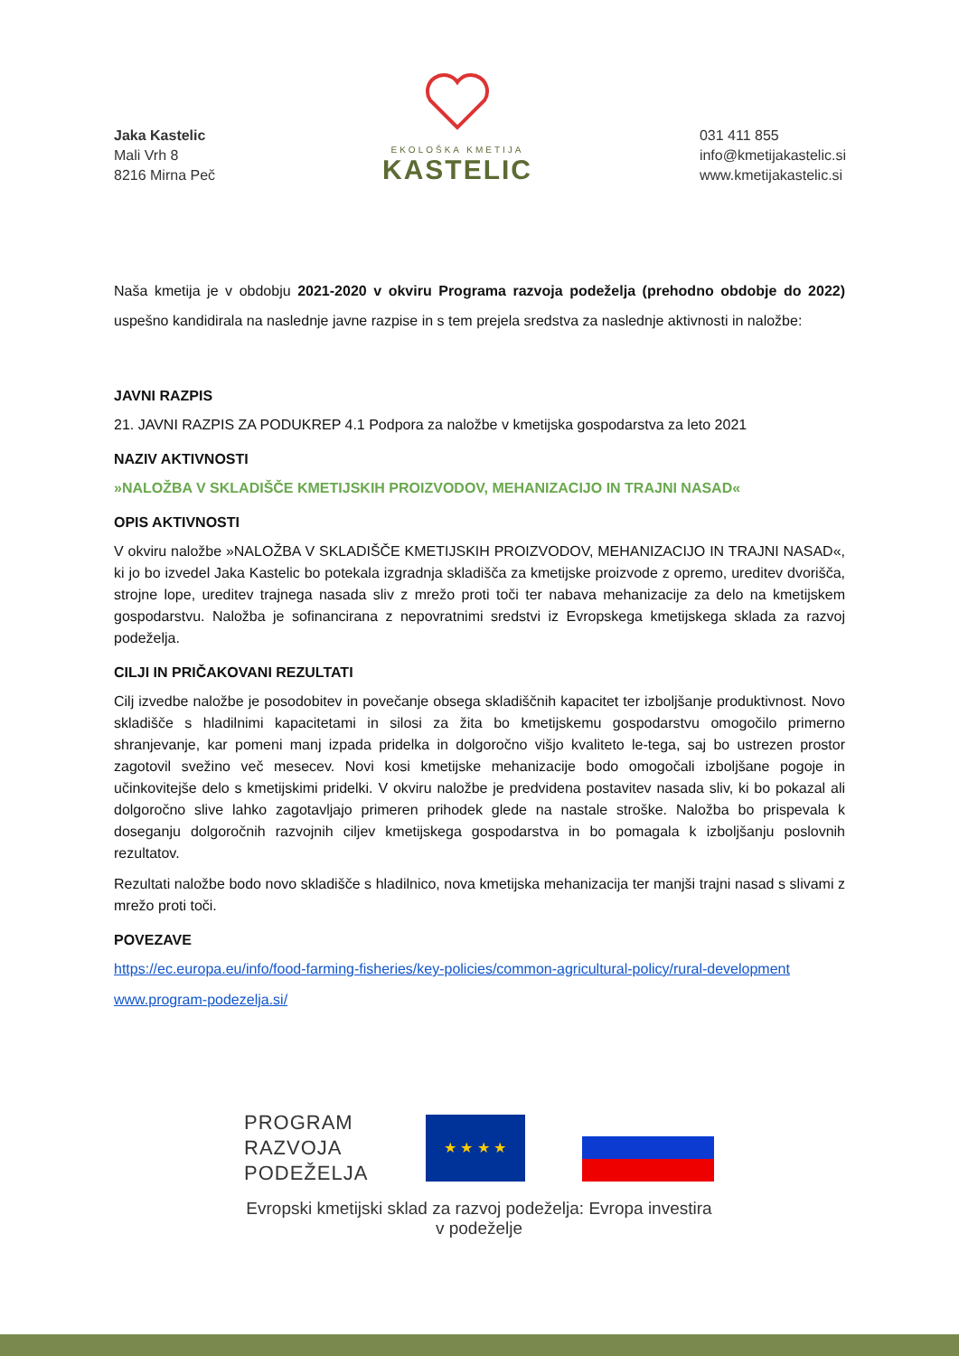Jaka Kastelic
Mali Vrh 8
8216 Mirna Peč
EKOLOŠKA KMETIJA
KASTELIC
031 411 855
info@kmetijakastelic.si
www.kmetijakastelic.si
Naša kmetija je v obdobju 2021-2020 v okviru Programa razvoja podeželja (prehodno obdobje do 2022) uspešno kandidirala na naslednje javne razpise in s tem prejela sredstva za naslednje aktivnosti in naložbe:
JAVNI RAZPIS
21. JAVNI RAZPIS ZA PODUKREP 4.1 Podpora za naložbe v kmetijska gospodarstva za leto 2021
NAZIV AKTIVNOSTI
»NALOŽBA V SKLADIŠČE KMETIJSKIH PROIZVODOV, MEHANIZACIJO IN TRAJNI NASAD«
OPIS AKTIVNOSTI
V okviru naložbe »NALOŽBA V SKLADIŠČE KMETIJSKIH PROIZVODOV, MEHANIZACIJO IN TRAJNI NASAD«, ki jo bo izvedel Jaka Kastelic bo potekala izgradnja skladišča za kmetijske proizvode z opremo, ureditev dvorišča, strojne lope, ureditev trajnega nasada sliv z mrežo proti toči ter nabava mehanizacije za delo na kmetijskem gospodarstvu. Naložba je sofinancirana z nepovratnimi sredstvi iz Evropskega kmetijskega sklada za razvoj podeželja.
CILJI IN PRIČAKOVANI REZULTATI
Cilj izvedbe naložbe je posodobitev in povečanje obsega skladiščnih kapacitet ter izboljšanje produktivnost. Novo skladišče s hladilnimi kapacitetami in silosi za žita bo kmetijskemu gospodarstvu omogočilo primerno shranjevanje, kar pomeni manj izpada pridelka in dolgoročno višjo kvaliteto le-tega, saj bo ustrezen prostor zagotovil svežino več mesecev. Novi kosi kmetijske mehanizacije bodo omogočali izboljšane pogoje in učinkovitejše delo s kmetijskimi pridelki. V okviru naložbe je predvidena postavitev nasada sliv, ki bo pokazal ali dolgoročno slive lahko zagotavljajo primeren prihodek glede na nastale stroške. Naložba bo prispevala k doseganju dolgoročnih razvojnih ciljev kmetijskega gospodarstva in bo pomagala k izboljšanju poslovnih rezultatov.
Rezultati naložbe bodo novo skladišče s hladilnico, nova kmetijska mehanizacija ter manjši trajni nasad s slivami z mrežo proti toči.
POVEZAVE
https://ec.europa.eu/info/food-farming-fisheries/key-policies/common-agricultural-policy/rural-development
www.program-podezelja.si/
PROGRAM
RAZVOJA
PODEŽELJA
★ ★ ★ ★
Evropski kmetijski sklad za razvoj podeželja: Evropa investira v podeželje